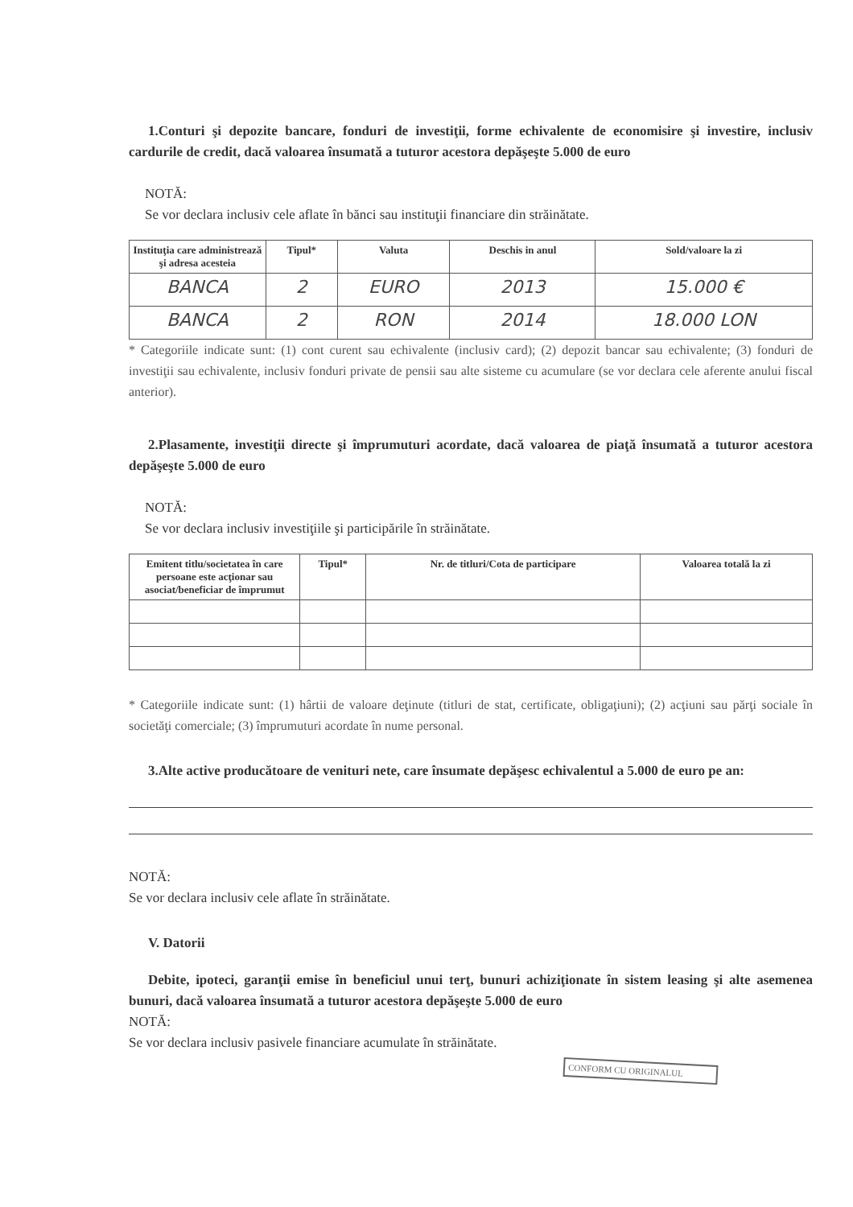1.Conturi şi depozite bancare, fonduri de investiţii, forme echivalente de economisire şi investire, inclusiv cardurile de credit, dacă valoarea însumată a tuturor acestora depăşeşte 5.000 de euro
NOTĂ:
Se vor declara inclusiv cele aflate în bănci sau instituţii financiare din străinătate.
| Instituţia care administrează şi adresa acesteia | Tipul* | Valuta | Deschis in anul | Sold/valoare la zi |
| --- | --- | --- | --- | --- |
| BANCA | 2 | EURO | 2013 | 15.000 € |
| BANCA | 2 | RON | 2014 | 18.000 LON |
* Categoriile indicate sunt: (1) cont curent sau echivalente (inclusiv card); (2) depozit bancar sau echivalente; (3) fonduri de investiţii sau echivalente, inclusiv fonduri private de pensii sau alte sisteme cu acumulare (se vor declara cele aferente anului fiscal anterior).
2.Plasamente, investiţii directe şi împrumuturi acordate, dacă valoarea de piaţă însumată a tuturor acestora depăşeşte 5.000 de euro
NOTĂ:
Se vor declara inclusiv investiţiile şi participările în străinătate.
| Emitent titlu/societatea în care persoane este acţionar sau asociat/beneficiar de împrumut | Tipul* | Nr. de titluri/Cota de participare | Valoarea totală la zi |
| --- | --- | --- | --- |
* Categoriile indicate sunt: (1) hârtii de valoare deţinute (titluri de stat, certificate, obligaţiuni); (2) acţiuni sau părţi sociale în societăţi comerciale; (3) împrumuturi acordate în nume personal.
3.Alte active producătoare de venituri nete, care însumate depăşesc echivalentul a 5.000 de euro pe an:
NOTĂ:
Se vor declara inclusiv cele aflate în străinătate.
V. Datorii
Debite, ipoteci, garanţii emise în beneficiul unui terţ, bunuri achiziţionate în sistem leasing şi alte asemenea bunuri, dacă valoarea însumată a tuturor acestora depăşeşte 5.000 de euro
NOTĂ:
Se vor declara inclusiv pasivele financiare acumulate în străinătate.
CONFORM CU ORIGINALUL